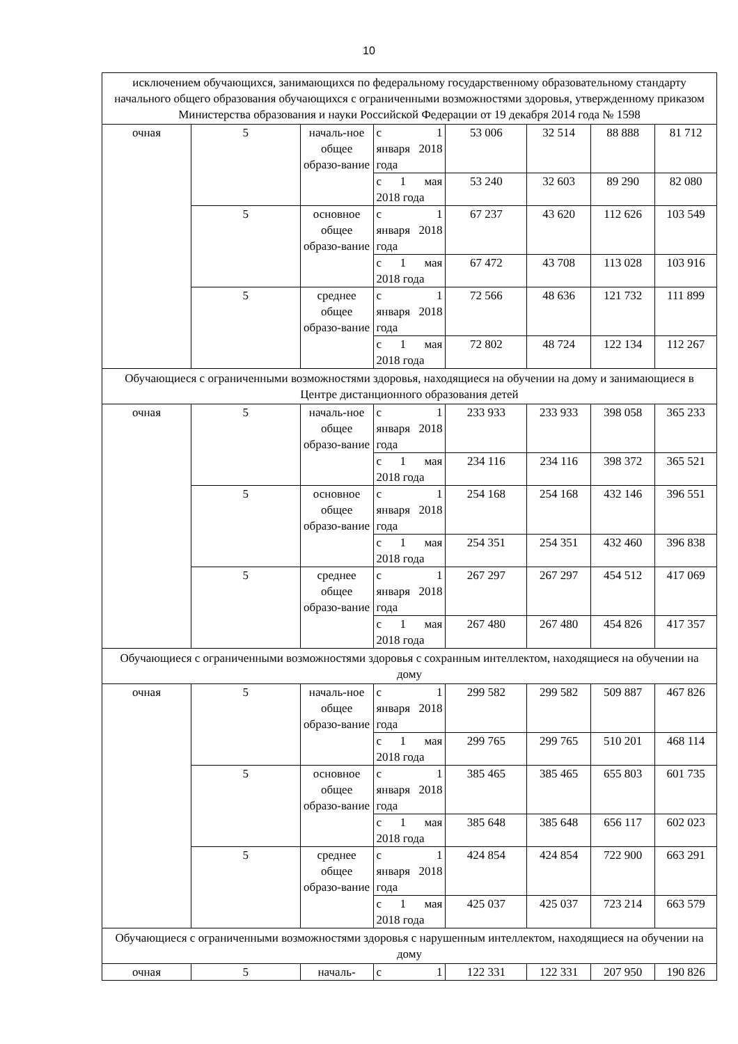10
| исключением обучающихся, занимающихся по федеральному государственному образовательному стандарту начального общего образования обучающихся с ограниченными возможностями здоровья, утвержденному приказом Министерства образования и науки Российской Федерации от 19 декабря 2014 года № 1598 | | | | | | | |
| очная | 5 | началь-ное общее образо-вание | с 1 января 2018 года | 53 006 | 32 514 | 88 888 | 81 712 |
| | | | с 1 мая 2018 года | 53 240 | 32 603 | 89 290 | 82 080 |
| | 5 | основное общее образо-вание | с 1 января 2018 года | 67 237 | 43 620 | 112 626 | 103 549 |
| | | | с 1 мая 2018 года | 67 472 | 43 708 | 113 028 | 103 916 |
| | 5 | среднее общее образо-вание | с 1 января 2018 года | 72 566 | 48 636 | 121 732 | 111 899 |
| | | | с 1 мая 2018 года | 72 802 | 48 724 | 122 134 | 112 267 |
| Обучающиеся с ограниченными возможностями здоровья, находящиеся на обучении на дому и занимающиеся в Центре дистанционного образования детей | | | | | | | |
| очная | 5 | началь-ное общее образо-вание | с 1 января 2018 года | 233 933 | 233 933 | 398 058 | 365 233 |
| | | | с 1 мая 2018 года | 234 116 | 234 116 | 398 372 | 365 521 |
| | 5 | основное общее образо-вание | с 1 января 2018 года | 254 168 | 254 168 | 432 146 | 396 551 |
| | | | с 1 мая 2018 года | 254 351 | 254 351 | 432 460 | 396 838 |
| | 5 | среднее общее образо-вание | с 1 января 2018 года | 267 297 | 267 297 | 454 512 | 417 069 |
| | | | с 1 мая 2018 года | 267 480 | 267 480 | 454 826 | 417 357 |
| Обучающиеся с ограниченными возможностями здоровья с сохранным интеллектом, находящиеся на обучении на дому | | | | | | | |
| очная | 5 | началь-ное общее образо-вание | с 1 января 2018 года | 299 582 | 299 582 | 509 887 | 467 826 |
| | | | с 1 мая 2018 года | 299 765 | 299 765 | 510 201 | 468 114 |
| | 5 | основное общее образо-вание | с 1 января 2018 года | 385 465 | 385 465 | 655 803 | 601 735 |
| | | | с 1 мая 2018 года | 385 648 | 385 648 | 656 117 | 602 023 |
| | 5 | среднее общее образо-вание | с 1 января 2018 года | 424 854 | 424 854 | 722 900 | 663 291 |
| | | | с 1 мая 2018 года | 425 037 | 425 037 | 723 214 | 663 579 |
| Обучающиеся с ограниченными возможностями здоровья с нарушенным интеллектом, находящиеся на обучении на дому | | | | | | | |
| очная | 5 | началь- | с 1 | 122 331 | 122 331 | 207 950 | 190 826 |